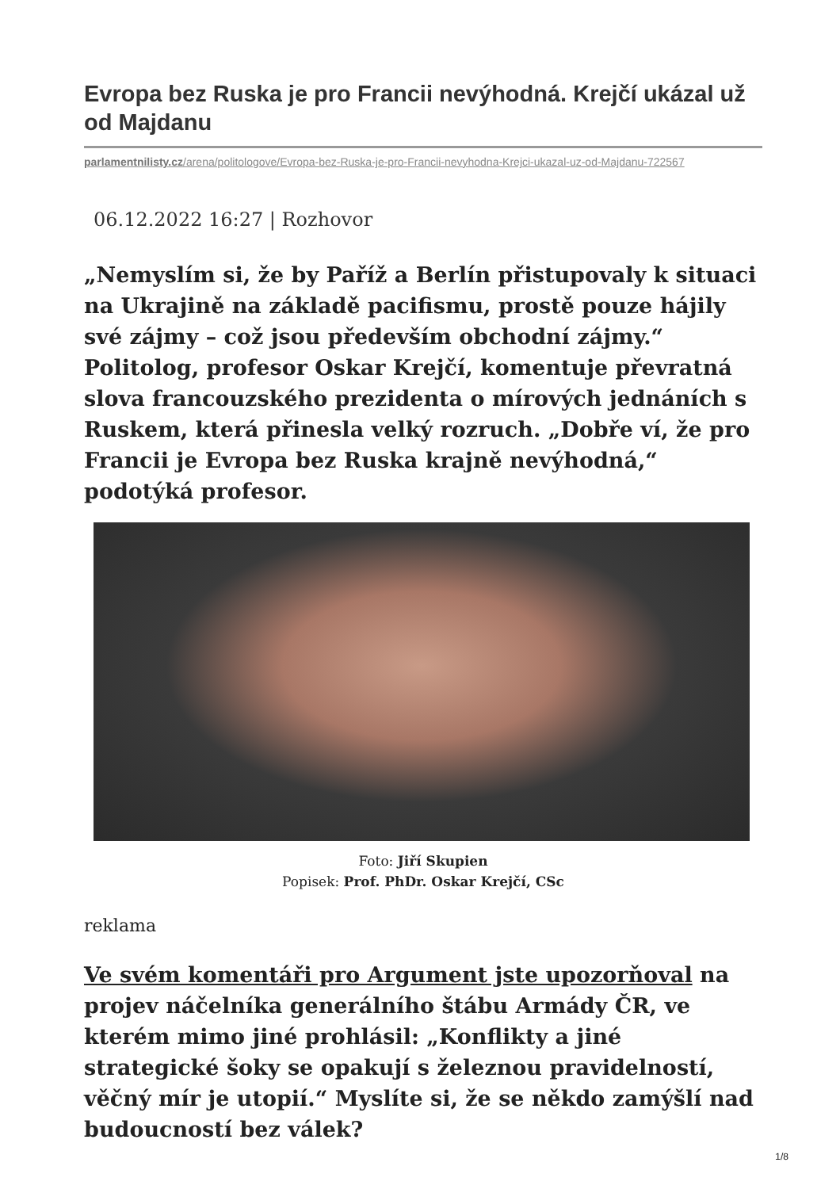Evropa bez Ruska je pro Francii nevýhodná. Krejčí ukázal už od Majdanu
parlamentnilisty.cz/arena/politologove/Evropa-bez-Ruska-je-pro-Francii-nevyhodna-Krejci-ukazal-uz-od-Majdanu-722567
06.12.2022 16:27 | Rozhovor
„Nemyslím si, že by Paříž a Berlín přistupovaly k situaci na Ukrajině na základě pacifismu, prostě pouze hájily své zájmy – což jsou především obchodní zájmy.“ Politolog, profesor Oskar Krejčí, komentuje převratná slova francouzského prezidenta o mírových jednáních s Ruskem, která přinesla velký rozruch. „Dobře ví, že pro Francii je Evropa bez Ruska krajně nevýhodná,“ podotýká profesor.
Foto: Jiří Skupien
Popisek: Prof. PhDr. Oskar Krejčí, CSc
reklama
Ve svém komentáři pro Argument jste upozorňoval na projev náčelníka generálního štábu Armády ČR, ve kterém mimo jiné prohlásil: „Konflikty a jiné strategické šoky se opakují s železnou pravidelností, věčný mír je utopií.“ Myslíte si, že se někdo zamýšlí nad budoucností bez válek?
1/8